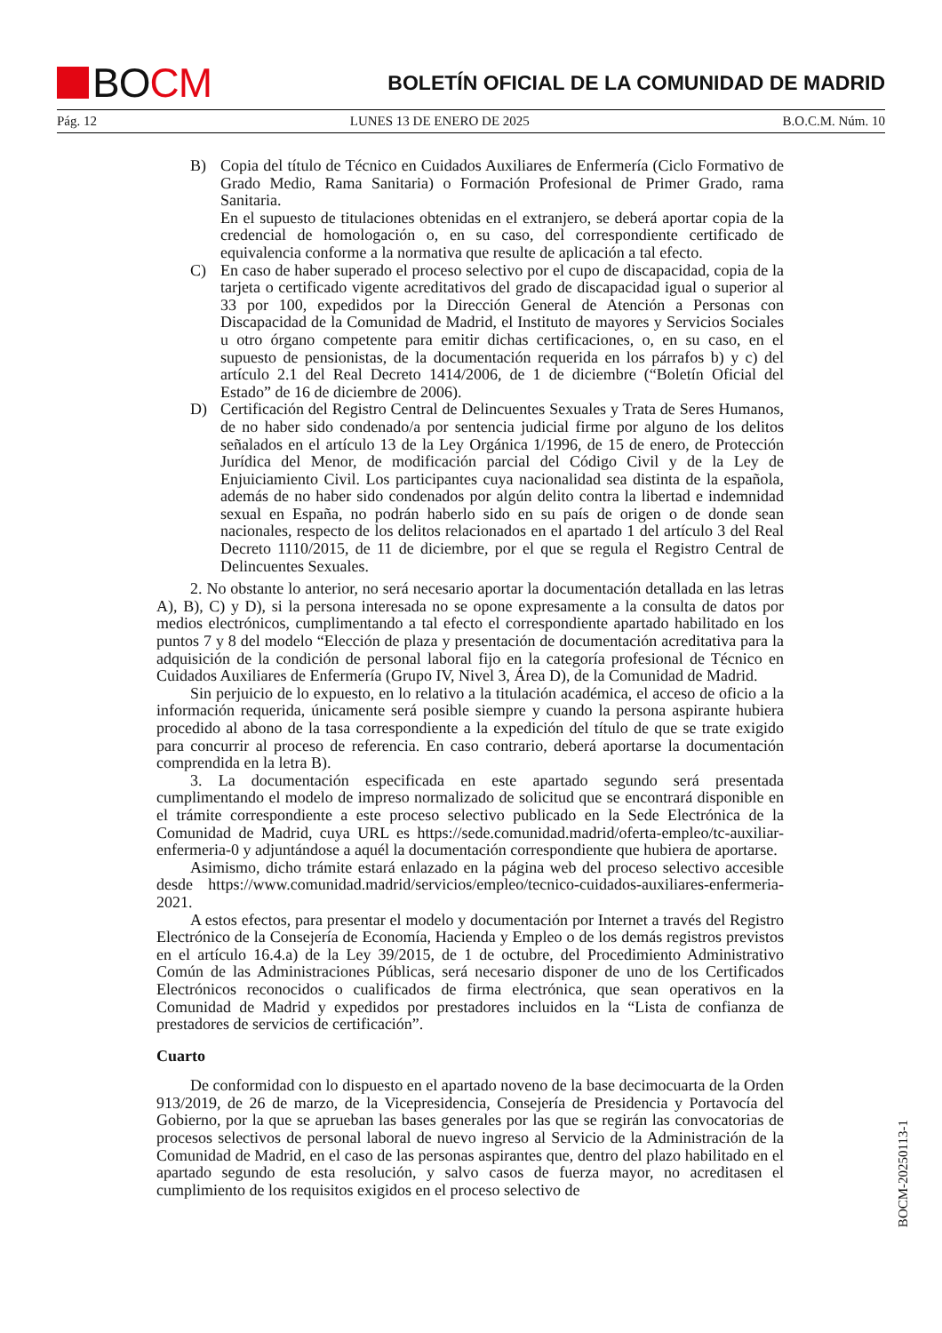BO CM
BOLETÍN OFICIAL DE LA COMUNIDAD DE MADRID
Pág. 12 LUNES 13 DE ENERO DE 2025 B.O.C.M. Núm. 10
B) Copia del título de Técnico en Cuidados Auxiliares de Enfermería (Ciclo Formativo de Grado Medio, Rama Sanitaria) o Formación Profesional de Primer Grado, rama Sanitaria.
En el supuesto de titulaciones obtenidas en el extranjero, se deberá aportar copia de la credencial de homologación o, en su caso, del correspondiente certificado de equivalencia conforme a la normativa que resulte de aplicación a tal efecto.
C) En caso de haber superado el proceso selectivo por el cupo de discapacidad, copia de la tarjeta o certificado vigente acreditativos del grado de discapacidad igual o superior al 33 por 100, expedidos por la Dirección General de Atención a Personas con Discapacidad de la Comunidad de Madrid, el Instituto de mayores y Servicios Sociales u otro órgano competente para emitir dichas certificaciones, o, en su caso, en el supuesto de pensionistas, de la documentación requerida en los párrafos b) y c) del artículo 2.1 del Real Decreto 1414/2006, de 1 de diciembre (“Boletín Oficial del Estado” de 16 de diciembre de 2006).
D) Certificación del Registro Central de Delincuentes Sexuales y Trata de Seres Humanos, de no haber sido condenado/a por sentencia judicial firme por alguno de los delitos señalados en el artículo 13 de la Ley Orgánica 1/1996, de 15 de enero, de Protección Jurídica del Menor, de modificación parcial del Código Civil y de la Ley de Enjuiciamiento Civil. Los participantes cuya nacionalidad sea distinta de la española, además de no haber sido condenados por algún delito contra la libertad e indemnidad sexual en España, no podrán haberlo sido en su país de origen o de donde sean nacionales, respecto de los delitos relacionados en el apartado 1 del artículo 3 del Real Decreto 1110/2015, de 11 de diciembre, por el que se regula el Registro Central de Delincuentes Sexuales.
2. No obstante lo anterior, no será necesario aportar la documentación detallada en las letras A), B), C) y D), si la persona interesada no se opone expresamente a la consulta de datos por medios electrónicos, cumplimentando a tal efecto el correspondiente apartado habilitado en los puntos 7 y 8 del modelo “Elección de plaza y presentación de documentación acreditativa para la adquisición de la condición de personal laboral fijo en la categoría profesional de Técnico en Cuidados Auxiliares de Enfermería (Grupo IV, Nivel 3, Área D), de la Comunidad de Madrid.
Sin perjuicio de lo expuesto, en lo relativo a la titulación académica, el acceso de oficio a la información requerida, únicamente será posible siempre y cuando la persona aspirante hubiera procedido al abono de la tasa correspondiente a la expedición del título de que se trate exigido para concurrir al proceso de referencia. En caso contrario, deberá aportarse la documentación comprendida en la letra B).
3. La documentación especificada en este apartado segundo será presentada cumplimentando el modelo de impreso normalizado de solicitud que se encontrará disponible en el trámite correspondiente a este proceso selectivo publicado en la Sede Electrónica de la Comunidad de Madrid, cuya URL es https://sede.comunidad.madrid/oferta-empleo/tc-auxiliar-enfermeria-0 y adjuntándose a aquél la documentación correspondiente que hubiera de aportarse.
Asimismo, dicho trámite estará enlazado en la página web del proceso selectivo accesible desde https://www.comunidad.madrid/servicios/empleo/tecnico-cuidados-auxiliares-enfermeria-2021.
A estos efectos, para presentar el modelo y documentación por Internet a través del Registro Electrónico de la Consejería de Economía, Hacienda y Empleo o de los demás registros previstos en el artículo 16.4.a) de la Ley 39/2015, de 1 de octubre, del Procedimiento Administrativo Común de las Administraciones Públicas, será necesario disponer de uno de los Certificados Electrónicos reconocidos o cualificados de firma electrónica, que sean operativos en la Comunidad de Madrid y expedidos por prestadores incluidos en la “Lista de confianza de prestadores de servicios de certificación”.
Cuarto
De conformidad con lo dispuesto en el apartado noveno de la base decimocuarta de la Orden 913/2019, de 26 de marzo, de la Vicepresidencia, Consejería de Presidencia y Portavocía del Gobierno, por la que se aprueban las bases generales por las que se regirán las convocatorias de procesos selectivos de personal laboral de nuevo ingreso al Servicio de la Administración de la Comunidad de Madrid, en el caso de las personas aspirantes que, dentro del plazo habilitado en el apartado segundo de esta resolución, y salvo casos de fuerza mayor, no acreditasen el cumplimiento de los requisitos exigidos en el proceso selectivo de
BOCM-20250113-1